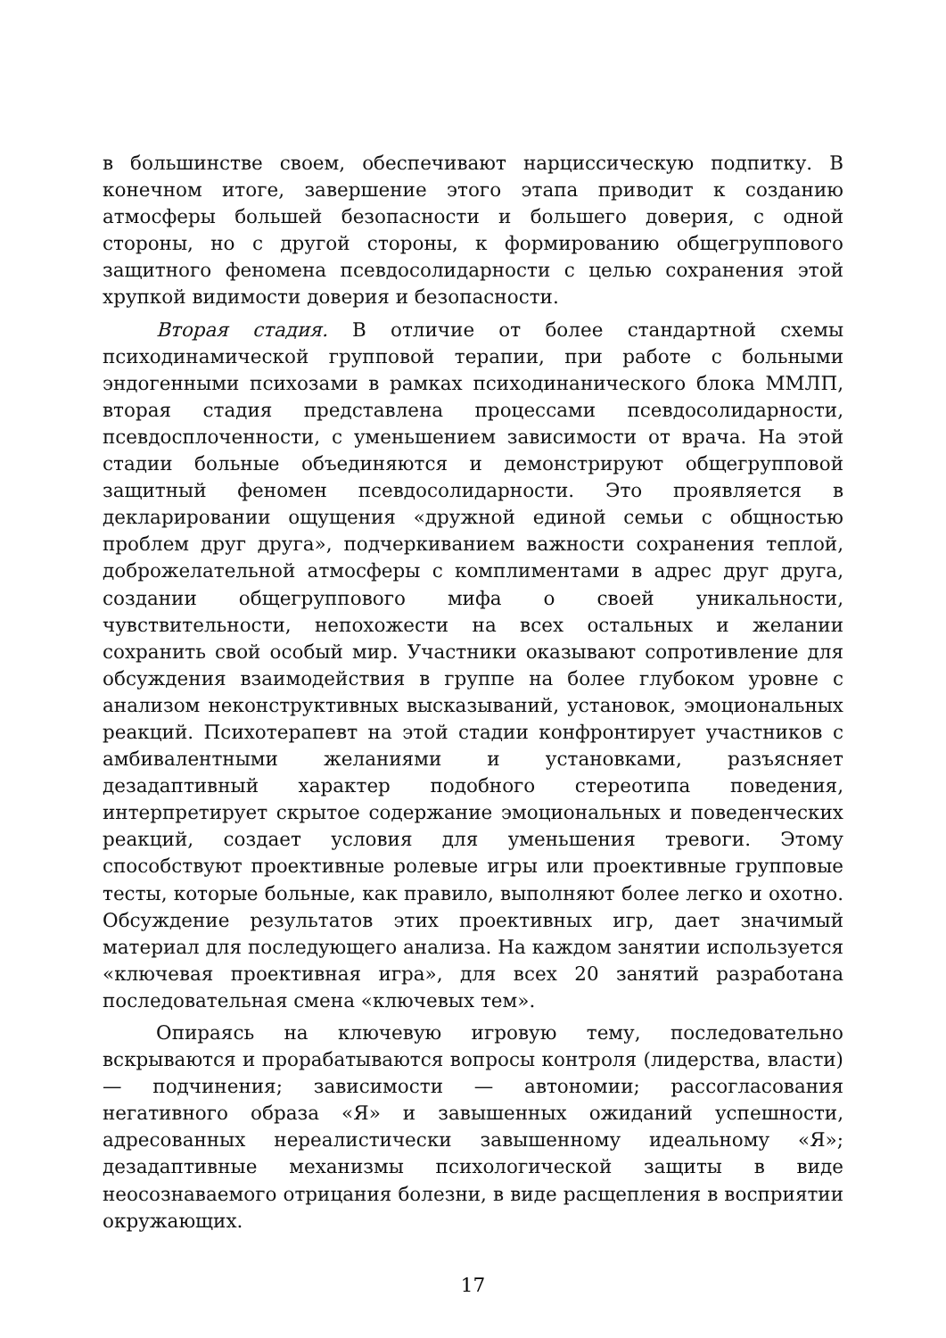в большинстве своем, обеспечивают нарциссическую подпитку. В конечном итоге, завершение этого этапа приводит к созданию атмосферы большей безопасности и большего доверия, с одной стороны, но с другой стороны, к формированию общегруппового защитного феномена псевдосолидарности с целью сохранения этой хрупкой видимости доверия и безопасности.
Вторая стадия. В отличие от более стандартной схемы психодинамической групповой терапии, при работе с больными эндогенными психозами в рамках психодинанического блока ММЛП, вторая стадия представлена процессами псевдосолидарности, псевдосплоченности, с уменьшением зависимости от врача. На этой стадии больные объединяются и демонстрируют общегрупповой защитный феномен псевдосолидарности. Это проявляется в декларировании ощущения «дружной единой семьи с общностью проблем друг друга», подчеркиванием важности сохранения теплой, доброжелательной атмосферы с комплиментами в адрес друг друга, создании общегруппового мифа о своей уникальности, чувствительности, непохожести на всех остальных и желании сохранить свой особый мир. Участники оказывают сопротивление для обсуждения взаимодействия в группе на более глубоком уровне с анализом неконструктивных высказываний, установок, эмоциональных реакций. Психотерапевт на этой стадии конфронтирует участников с амбивалентными желаниями и установками, разъясняет дезадаптивный характер подобного стереотипа поведения, интерпретирует скрытое содержание эмоциональных и поведенческих реакций, создает условия для уменьшения тревоги. Этому способствуют проективные ролевые игры или проективные групповые тесты, которые больные, как правило, выполняют более легко и охотно. Обсуждение результатов этих проективных игр, дает значимый материал для последующего анализа. На каждом занятии используется «ключевая проективная игра», для всех 20 занятий разработана последовательная смена «ключевых тем».
Опираясь на ключевую игровую тему, последовательно вскрываются и прорабатываются вопросы контроля (лидерства, власти) — подчинения; зависимости — автономии; рассогласования негативного образа «Я» и завышенных ожиданий успешности, адресованных нереалистически завышенному идеальному «Я»; дезадаптивные механизмы психологической защиты в виде неосознаваемого отрицания болезни, в виде расщепления в восприятии окружающих.
17